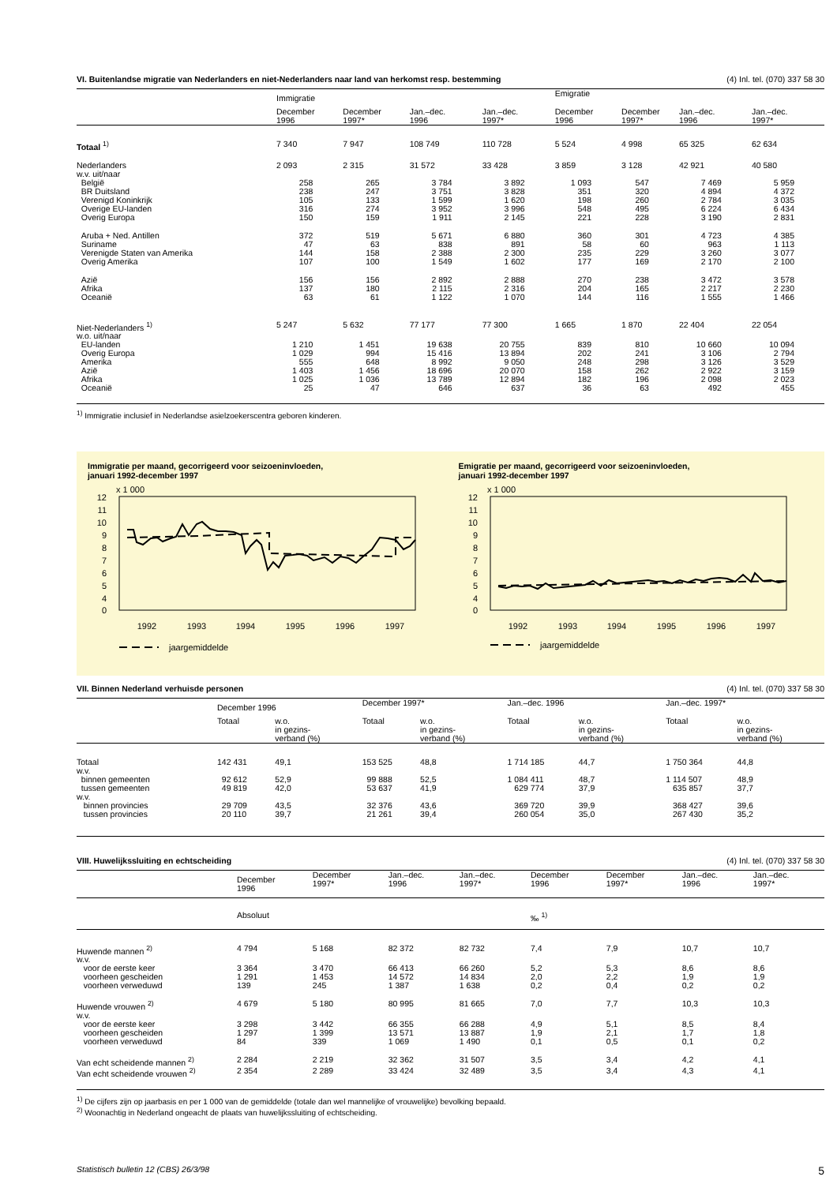VI. Buitenlandse migratie van Nederlanders en niet-Nederlanders naar land van herkomst resp. bestemming (4) Inl. tel. (070) 337 58 30
| | Immigratie | | | | Emigratie | | | |
| --- | --- | --- | --- | --- | --- | --- | --- | --- |
| | December 1996 | December 1997* | Jan.–dec. 1996 | Jan.–dec. 1997* | December 1996 | December 1997* | Jan.–dec. 1996 | Jan.–dec. 1997* |
| Totaal <sup>1)</sup> | 7 340 | 7 947 | 108 749 | 110 728 | 5 524 | 4 998 | 65 325 | 62 634 |
| Nederlanders | 2 093 | 2 315 | 31 572 | 33 428 | 3 859 | 3 128 | 42 921 | 40 580 |
| w.v. uit/naar | | | | | | | | |
| België | 258 | 265 | 3 784 | 3 892 | 1 093 | 547 | 7 469 | 5 959 |
| BR Duitsland | 238 | 247 | 3 751 | 3 828 | 351 | 320 | 4 894 | 4 372 |
| Verenigd Koninkrijk | 105 | 133 | 1 599 | 1 620 | 198 | 260 | 2 784 | 3 035 |
| Overige EU-landen | 316 | 274 | 3 952 | 3 996 | 548 | 495 | 6 224 | 6 434 |
| Overig Europa | 150 | 159 | 1 911 | 2 145 | 221 | 228 | 3 190 | 2 831 |
| Aruba + Ned. Antillen | 372 | 519 | 5 671 | 6 880 | 360 | 301 | 4 723 | 4 385 |
| Suriname | 47 | 63 | 838 | 891 | 58 | 60 | 963 | 1 113 |
| Verenigde Staten van Amerika | 144 | 158 | 2 388 | 2 300 | 235 | 229 | 3 260 | 3 077 |
| Overig Amerika | 107 | 100 | 1 549 | 1 602 | 177 | 169 | 2 170 | 2 100 |
| Azië | 156 | 156 | 2 892 | 2 888 | 270 | 238 | 3 472 | 3 578 |
| Afrika | 137 | 180 | 2 115 | 2 316 | 204 | 165 | 2 217 | 2 230 |
| Oceanië | 63 | 61 | 1 122 | 1 070 | 144 | 116 | 1 555 | 1 466 |
| Niet-Nederlanders <sup>1)</sup> | 5 247 | 5 632 | 77 177 | 77 300 | 1 665 | 1 870 | 22 404 | 22 054 |
| w.o. uit/naar | | | | | | | | |
| EU-landen | 1 210 | 1 451 | 19 638 | 20 755 | 839 | 810 | 10 660 | 10 094 |
| Overig Europa | 1 029 | 994 | 15 416 | 13 894 | 202 | 241 | 3 106 | 2 794 |
| Amerika | 555 | 648 | 8 992 | 9 050 | 248 | 298 | 3 126 | 3 529 |
| Azië | 1 403 | 1 456 | 18 696 | 20 070 | 158 | 262 | 2 922 | 3 159 |
| Afrika | 1 025 | 1 036 | 13 789 | 12 894 | 182 | 196 | 2 098 | 2 023 |
| Oceanië | 25 | 47 | 646 | 637 | 36 | 63 | 492 | 455 |
<sup>1)</sup> Immigratie inclusief in Nederlandse asielzoekerscentra geboren kinderen.
Immigratie per maand, gecorrigeerd voor seizoeninvloeden,
januari 1992-december 1997
x 1 000
12
11
10
9
8
7
6
5
4
0
1992
1993
1994
1995
1996
1997
jaargemiddelde
Emigratie per maand, gecorrigeerd voor seizoeninvloeden,
januari 1992-december 1997
x 1 000
12
11
10
9
8
7
6
5
4
0
1992
1993
1994
1995
1996
1997
jaargemiddelde
VII. Binnen Nederland verhuisde personen (4) Inl. tel. (070) 337 58 30
| | December 1996 | | December 1997* | | Jan.–dec. 1996 | | Jan.–dec. 1997* | |
| --- | --- | --- | --- | --- | --- | --- | --- | --- |
| | Totaal | w.o. in gezins- verband (%) | Totaal | w.o. in gezins- verband (%) | Totaal | w.o. in gezins- verband (%) | Totaal | w.o. in gezins- verband (%) |
| Totaal | 142 431 | 49,1 | 153 525 | 48,8 | 1 714 185 | 44,7 | 1 750 364 | 44,8 |
| w.v. | | | | | | | | |
| binnen gemeenten | 92 612 | 52,9 | 99 888 | 52,5 | 1 084 411 | 48,7 | 1 114 507 | 48,9 |
| tussen gemeenten | 49 819 | 42,0 | 53 637 | 41,9 | 629 774 | 37,9 | 635 857 | 37,7 |
| w.v. | | | | | | | | |
| binnen provincies | 29 709 | 43,5 | 32 376 | 43,6 | 369 720 | 39,9 | 368 427 | 39,6 |
| tussen provincies | 20 110 | 39,7 | 21 261 | 39,4 | 260 054 | 35,0 | 267 430 | 35,2 |
VIII. Huwelijkssluiting en echtscheiding (4) Inl. tel. (070) 337 58 30
| | December 1996 | December 1997* | Jan.–dec. 1996 | Jan.–dec. 1997* | December 1996 | December 1997* | Jan.–dec. 1996 | Jan.–dec. 1997* |
| --- | --- | --- | --- | --- | --- | --- | --- | --- |
| | Absoluut | | | | ‰ <sup>1)</sup> | | | |
| Huwende mannen <sup>2)</sup> | 4 794 | 5 168 | 82 372 | 82 732 | 7,4 | 7,9 | 10,7 | 10,7 |
| w.v. | | | | | | | | |
| voor de eerste keer | 3 364 | 3 470 | 66 413 | 66 260 | 5,2 | 5,3 | 8,6 | 8,6 |
| voorheen gescheiden | 1 291 | 1 453 | 14 572 | 14 834 | 2,0 | 2,2 | 1,9 | 1,9 |
| voorheen verweduwd | 139 | 245 | 1 387 | 1 638 | 0,2 | 0,4 | 0,2 | 0,2 |
| Huwende vrouwen <sup>2)</sup> | 4 679 | 5 180 | 80 995 | 81 665 | 7,0 | 7,7 | 10,3 | 10,3 |
| w.v. | | | | | | | | |
| voor de eerste keer | 3 298 | 3 442 | 66 355 | 66 288 | 4,9 | 5,1 | 8,5 | 8,4 |
| voorheen gescheiden | 1 297 | 1 399 | 13 571 | 13 887 | 1,9 | 2,1 | 1,7 | 1,8 |
| voorheen verweduwd | 84 | 339 | 1 069 | 1 490 | 0,1 | 0,5 | 0,1 | 0,2 |
| Van echt scheidende mannen <sup>2)</sup> | 2 284 | 2 219 | 32 362 | 31 507 | 3,5 | 3,4 | 4,2 | 4,1 |
| Van echt scheidende vrouwen <sup>2)</sup> | 2 354 | 2 289 | 33 424 | 32 489 | 3,5 | 3,4 | 4,3 | 4,1 |
<sup>1)</sup> De cijfers zijn op jaarbasis en per 1 000 van de gemiddelde (totale dan wel mannelijke of vrouwelijke) bevolking bepaald.
<sup>2)</sup> Woonachtig in Nederland ongeacht de plaats van huwelijkssluiting of echtscheiding.
Statistisch bulletin 12 (CBS) 26/3/98 5